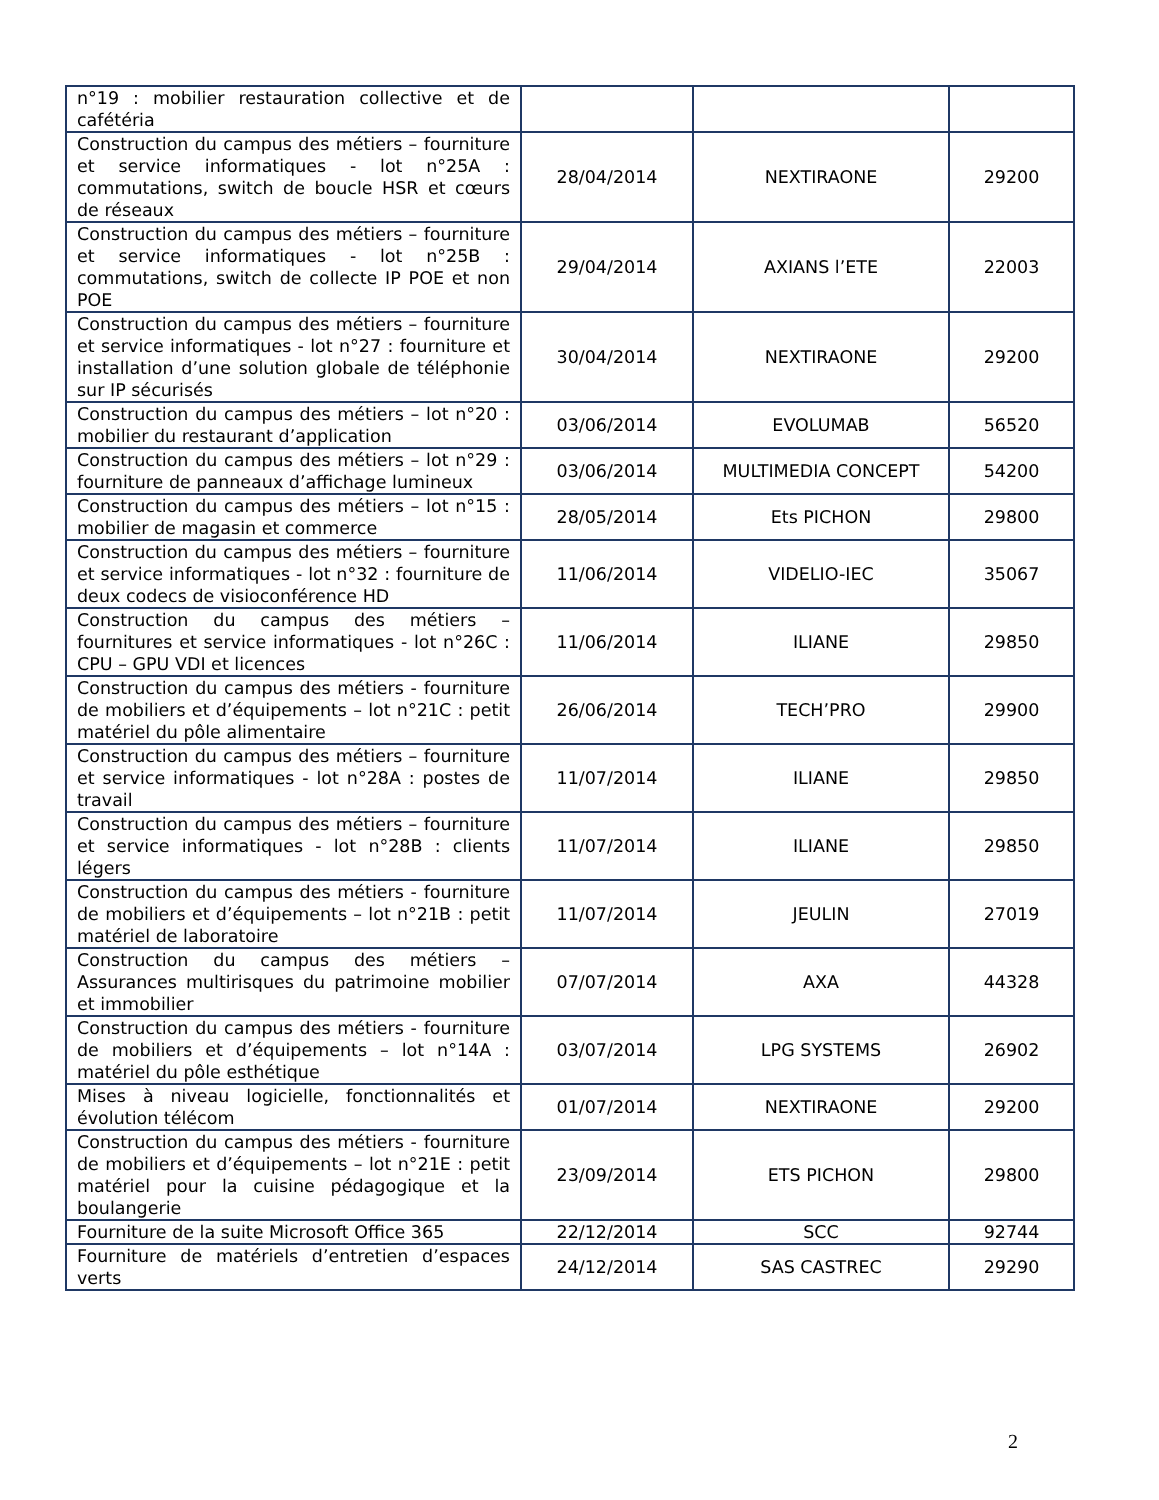| n°19 : mobilier restauration collective et de cafétéria | | | |
| Construction du campus des métiers – fourniture et service informatiques - lot n°25A : commutations, switch de boucle HSR et cœurs de réseaux | 28/04/2014 | NEXTIRAONE | 29200 |
| Construction du campus des métiers – fourniture et service informatiques - lot n°25B : commutations, switch de collecte IP POE et non POE | 29/04/2014 | AXIANS l’ETE | 22003 |
| Construction du campus des métiers – fourniture et service informatiques - lot n°27 : fourniture et installation d’une solution globale de téléphonie sur IP sécurisés | 30/04/2014 | NEXTIRAONE | 29200 |
| Construction du campus des métiers – lot n°20 : mobilier du restaurant d’application | 03/06/2014 | EVOLUMAB | 56520 |
| Construction du campus des métiers – lot n°29 : fourniture de panneaux d’affichage lumineux | 03/06/2014 | MULTIMEDIA CONCEPT | 54200 |
| Construction du campus des métiers – lot n°15 : mobilier de magasin et commerce | 28/05/2014 | Ets PICHON | 29800 |
| Construction du campus des métiers – fourniture et service informatiques - lot n°32 : fourniture de deux codecs de visioconférence HD | 11/06/2014 | VIDELIO-IEC | 35067 |
| Construction du campus des métiers – fournitures et service informatiques - lot n°26C : CPU – GPU VDI et licences | 11/06/2014 | ILIANE | 29850 |
| Construction du campus des métiers - fourniture de mobiliers et d’équipements – lot n°21C : petit matériel du pôle alimentaire | 26/06/2014 | TECH’PRO | 29900 |
| Construction du campus des métiers – fourniture et service informatiques - lot n°28A : postes de travail | 11/07/2014 | ILIANE | 29850 |
| Construction du campus des métiers – fourniture et service informatiques - lot n°28B : clients légers | 11/07/2014 | ILIANE | 29850 |
| Construction du campus des métiers - fourniture de mobiliers et d’équipements – lot n°21B : petit matériel de laboratoire | 11/07/2014 | JEULIN | 27019 |
| Construction du campus des métiers – Assurances multirisques du patrimoine mobilier et immobilier | 07/07/2014 | AXA | 44328 |
| Construction du campus des métiers - fourniture de mobiliers et d’équipements – lot n°14A : matériel du pôle esthétique | 03/07/2014 | LPG SYSTEMS | 26902 |
| Mises à niveau logicielle, fonctionnalités et évolution télécom | 01/07/2014 | NEXTIRAONE | 29200 |
| Construction du campus des métiers - fourniture de mobiliers et d’équipements – lot n°21E : petit matériel pour la cuisine pédagogique et la boulangerie | 23/09/2014 | ETS PICHON | 29800 |
| Fourniture de la suite Microsoft Office 365 | 22/12/2014 | SCC | 92744 |
| Fourniture de matériels d’entretien d’espaces verts | 24/12/2014 | SAS CASTREC | 29290 |
2